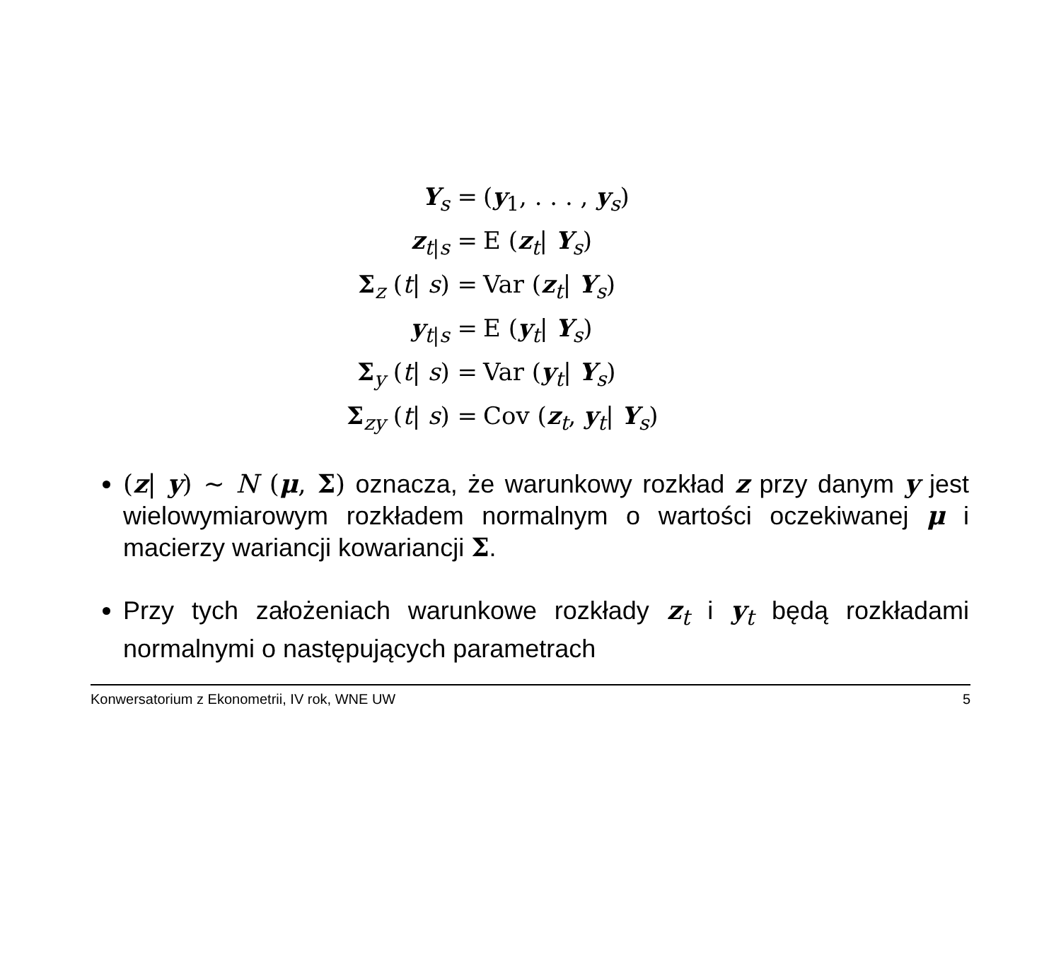Y<sub>s</sub> = (y<sub>1</sub>, . . . , y<sub>s</sub>)
z<sub>t|s</sub> = E (z<sub>t</sub>| Y<sub>s</sub>)
Σ<sub>z</sub> (t| s) = Var (z<sub>t</sub>| Y<sub>s</sub>)
y<sub>t|s</sub> = E (y<sub>t</sub>| Y<sub>s</sub>)
Σ<sub>y</sub> (t| s) = Var (y<sub>t</sub>| Y<sub>s</sub>)
Σ<sub>zy</sub> (t| s) = Cov (z<sub>t</sub>, y<sub>t</sub>| Y<sub>s</sub>)
(z| y) ∼ N (μ, Σ) oznacza, że warunkowy rozkład z przy danym y jest wielowymiarowym rozkładem normalnym o wartości oczekiwanej μ i macierzy wariancji kowariancji Σ.
Przy tych założeniach warunkowe rozkłady z<sub>t</sub> i y<sub>t</sub> będą rozkładami normalnymi o następujących parametrach
Konwersatorium z Ekonometrii, IV rok, WNE UW 5